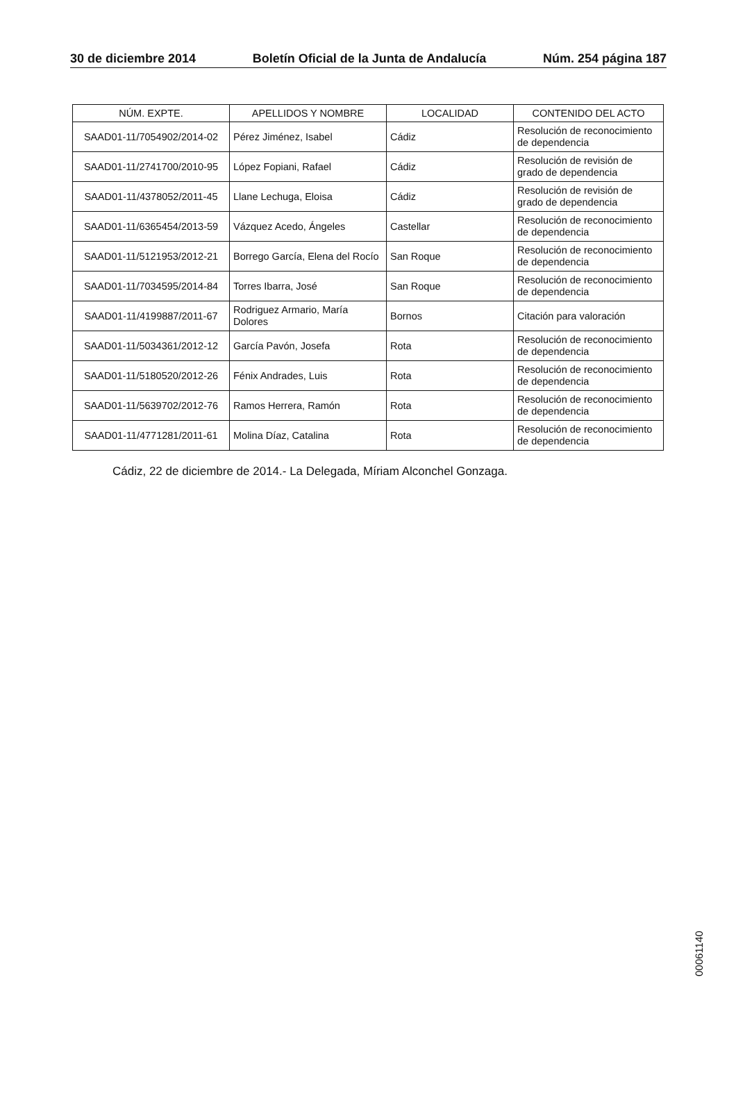30 de diciembre 2014 Boletín Oficial de la Junta de Andalucía Núm. 254 página 187
| NÚM. EXPTE. | APELLIDOS Y NOMBRE | LOCALIDAD | CONTENIDO DEL ACTO |
| --- | --- | --- | --- |
| SAAD01-11/7054902/2014-02 | Pérez Jiménez, Isabel | Cádiz | Resolución de reconocimiento de dependencia |
| SAAD01-11/2741700/2010-95 | López Fopiani, Rafael | Cádiz | Resolución de revisión de grado de dependencia |
| SAAD01-11/4378052/2011-45 | Llane Lechuga, Eloisa | Cádiz | Resolución de revisión de grado de dependencia |
| SAAD01-11/6365454/2013-59 | Vázquez Acedo, Ángeles | Castellar | Resolución de reconocimiento de dependencia |
| SAAD01-11/5121953/2012-21 | Borrego García, Elena del Rocío | San Roque | Resolución de reconocimiento de dependencia |
| SAAD01-11/7034595/2014-84 | Torres Ibarra, José | San Roque | Resolución de reconocimiento de dependencia |
| SAAD01-11/4199887/2011-67 | Rodriguez Armario, María Dolores | Bornos | Citación para valoración |
| SAAD01-11/5034361/2012-12 | García Pavón, Josefa | Rota | Resolución de reconocimiento de dependencia |
| SAAD01-11/5180520/2012-26 | Fénix Andrades, Luis | Rota | Resolución de reconocimiento de dependencia |
| SAAD01-11/5639702/2012-76 | Ramos Herrera, Ramón | Rota | Resolución de reconocimiento de dependencia |
| SAAD01-11/4771281/2011-61 | Molina Díaz, Catalina | Rota | Resolución de reconocimiento de dependencia |
Cádiz, 22 de diciembre de 2014.- La Delegada, Míriam Alconchel Gonzaga.
00061140